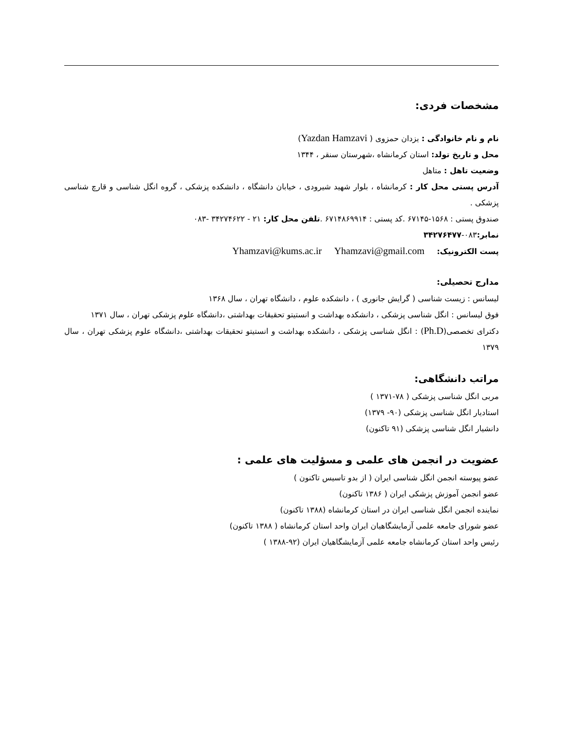مشخصات فردی:
نام و نام خانوادگی : یزدان حمزوی ( Yazdan Hamzavi)
محل و تاریخ تولد: استان کرمانشاه ،شهرستان سنقر ، ۱۳۴۴
وضعیت تاهل : متاهل
آدرس پستی محل کار : کرمانشاه ، بلوار شهید شیرودی ، خیابان دانشگاه ، دانشکده پزشکی ، گروه انگل شناسی و قارچ شناسی پزشکی .
صندوق پستی : ۱۵۶۸-۶۷۱۴۵ .کد پستی : ۶۷۱۴۸۶۹۹۱۴ .تلفن محل کار: ۲۱ - ۳۴۲۷۴۶۲۲ -۰۸۳
نمابر: ۰۸۳-۳۴۲۷۶۴۷۷
پست الکترونیک: Yhamzavi@kums.ac.ir Yhamzavi@gmail.com
مدارج تحصیلی:
لیسانس : زیست شناسی ( گرایش جانوری ) ، دانشکده علوم ، دانشگاه تهران ، سال ۱۳۶۸
فوق لیسانس : انگل شناسی پزشکی ، دانشکده بهداشت و انستیتو تحقیقات بهداشتی ،دانشگاه علوم پزشکی تهران ، سال ۱۳۷۱
دکترای تخصصی(Ph.D) : انگل شناسی پزشکی ، دانشکده بهداشت و انستیتو تحقیقات بهداشتی ،دانشگاه علوم پزشکی تهران ، سال ۱۳۷۹
مراتب دانشگاهی:
مربی انگل شناسی پزشکی ( ۷۸-۱۳۷۱ )
استادیار انگل شناسی پزشکی (۹۰- ۱۳۷۹)
دانشیار انگل شناسی پزشکی (۹۱ تاکنون)
عضویت در انجمن های علمی و مسؤلیت های علمی :
عضو پیوسته انجمن انگل شناسی ایران ( از بدو تاسیس تاکنون )
عضو انجمن آموزش پزشکی ایران ( ۱۳۸۶ تاکنون)
نماینده انجمن انگل شناسی ایران در استان کرمانشاه (۱۳۸۸ تاکنون)
عضو شورای جامعه علمی آزمایشگاهیان ایران واحد استان کرمانشاه ( ۱۳۸۸ تاکنون)
رئیس واحد استان کرمانشاه جامعه علمی آزمایشگاهیان ایران (۹۲-۱۳۸۸ )